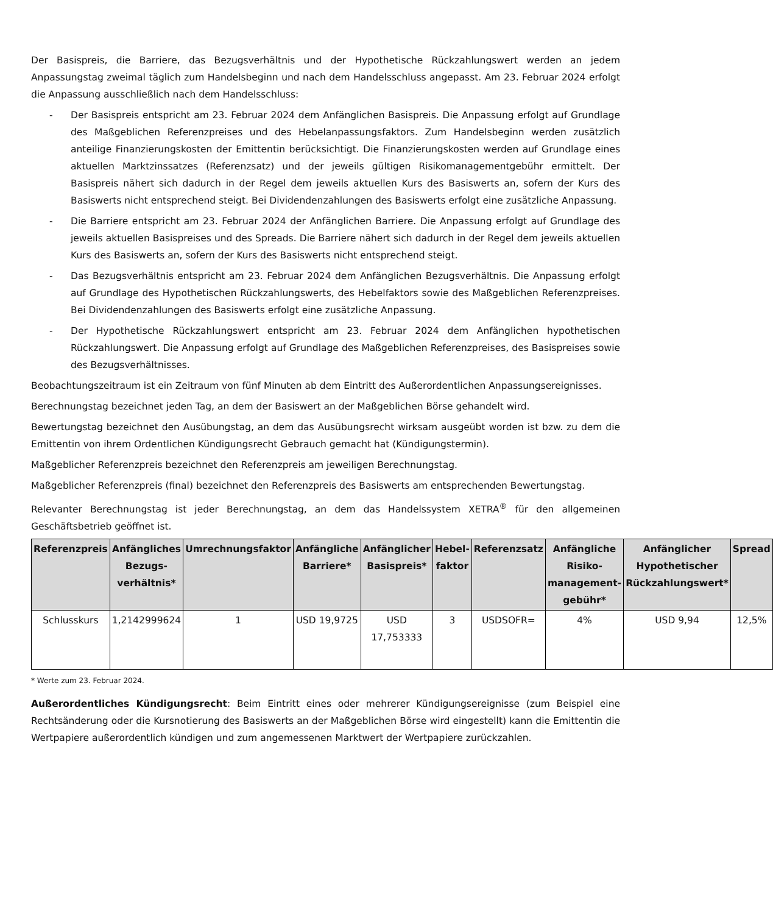Der Basispreis, die Barriere, das Bezugsverhältnis und der Hypothetische Rückzahlungswert werden an jedem Anpassungstag zweimal täglich zum Handelsbeginn und nach dem Handelsschluss angepasst. Am 23. Februar 2024 erfolgt die Anpassung ausschließlich nach dem Handelsschluss:
- Der Basispreis entspricht am 23. Februar 2024 dem Anfänglichen Basispreis. Die Anpassung erfolgt auf Grundlage des Maßgeblichen Referenzpreises und des Hebelanpassungsfaktors. Zum Handelsbeginn werden zusätzlich anteilige Finanzierungskosten der Emittentin berücksichtigt. Die Finanzierungskosten werden auf Grundlage eines aktuellen Marktzinssatzes (Referenzsatz) und der jeweils gültigen Risikomanagementgebühr ermittelt. Der Basispreis nähert sich dadurch in der Regel dem jeweils aktuellen Kurs des Basiswerts an, sofern der Kurs des Basiswerts nicht entsprechend steigt. Bei Dividendenzahlungen des Basiswerts erfolgt eine zusätzliche Anpassung.
- Die Barriere entspricht am 23. Februar 2024 der Anfänglichen Barriere. Die Anpassung erfolgt auf Grundlage des jeweils aktuellen Basispreises und des Spreads. Die Barriere nähert sich dadurch in der Regel dem jeweils aktuellen Kurs des Basiswerts an, sofern der Kurs des Basiswerts nicht entsprechend steigt.
- Das Bezugsverhältnis entspricht am 23. Februar 2024 dem Anfänglichen Bezugsverhältnis. Die Anpassung erfolgt auf Grundlage des Hypothetischen Rückzahlungswerts, des Hebelfaktors sowie des Maßgeblichen Referenzpreises. Bei Dividendenzahlungen des Basiswerts erfolgt eine zusätzliche Anpassung.
- Der Hypothetische Rückzahlungswert entspricht am 23. Februar 2024 dem Anfänglichen hypothetischen Rückzahlungswert. Die Anpassung erfolgt auf Grundlage des Maßgeblichen Referenzpreises, des Basispreises sowie des Bezugsverhältnisses.
Beobachtungszeitraum ist ein Zeitraum von fünf Minuten ab dem Eintritt des Außerordentlichen Anpassungsereignisses.
Berechnungstag bezeichnet jeden Tag, an dem der Basiswert an der Maßgeblichen Börse gehandelt wird.
Bewertungstag bezeichnet den Ausübungstag, an dem das Ausübungsrecht wirksam ausgeübt worden ist bzw. zu dem die Emittentin von ihrem Ordentlichen Kündigungsrecht Gebrauch gemacht hat (Kündigungstermin).
Maßgeblicher Referenzpreis bezeichnet den Referenzpreis am jeweiligen Berechnungstag.
Maßgeblicher Referenzpreis (final) bezeichnet den Referenzpreis des Basiswerts am entsprechenden Bewertungstag.
Relevanter Berechnungstag ist jeder Berechnungstag, an dem das Handelssystem XETRA<sup>®</sup> für den allgemeinen Geschäftsbetrieb geöffnet ist.
| Referenzpreis | Anfängliches Bezugs-verhältnis* | Umrechnungsfaktor | Anfängliche Barriere* | Anfänglicher Basispreis* | Hebel-faktor | Referenzsatz | Anfängliche Risiko-management-gebühr* | Anfänglicher Hypothetischer Rückzahlungswert* | Spread |
| --- | --- | --- | --- | --- | --- | --- | --- | --- | --- |
| Schlusskurs | 1,2142999624 | 1 | USD 19,9725 | USD 17,753333 | 3 | USDSOFR= | 4% | USD 9,94 | 12,5% |
* Werte zum 23. Februar 2024.
Außerordentliches Kündigungsrecht: Beim Eintritt eines oder mehrerer Kündigungsereignisse (zum Beispiel eine Rechtsänderung oder die Kursnotierung des Basiswerts an der Maßgeblichen Börse wird eingestellt) kann die Emittentin die Wertpapiere außerordentlich kündigen und zum angemessenen Marktwert der Wertpapiere zurückzahlen.